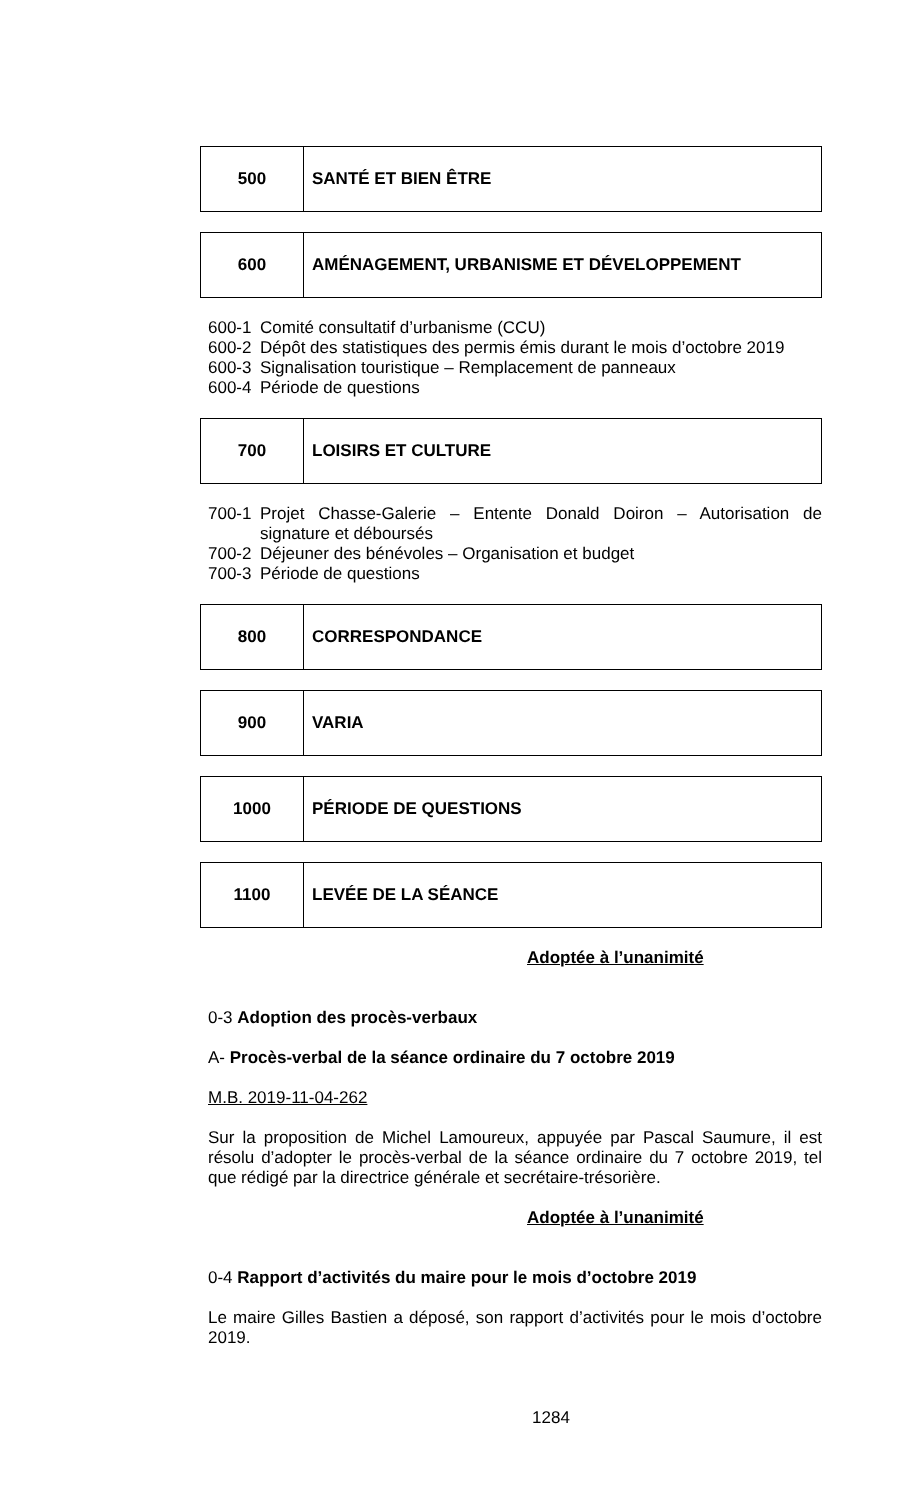| 500 | SANTÉ ET BIEN ÊTRE |
| 600 | AMÉNAGEMENT, URBANISME ET DÉVELOPPEMENT |
600-1 Comité consultatif d’urbanisme (CCU)
600-2 Dépôt des statistiques des permis émis durant le mois d’octobre 2019
600-3 Signalisation touristique – Remplacement de panneaux
600-4 Période de questions
| 700 | LOISIRS ET CULTURE |
700-1 Projet Chasse-Galerie – Entente Donald Doiron – Autorisation de signature et déboursés
700-2 Déjeuner des bénévoles – Organisation et budget
700-3 Période de questions
| 800 | CORRESPONDANCE |
| 900 | VARIA |
| 1000 | PÉRIODE DE QUESTIONS |
| 1100 | LEVÉE DE LA SÉANCE |
Adoptée à l’unanimité
0-3 Adoption des procès-verbaux
A- Procès-verbal de la séance ordinaire du 7 octobre 2019
M.B. 2019-11-04-262
Sur la proposition de Michel Lamoureux, appuyée par Pascal Saumure, il est résolu d’adopter le procès-verbal de la séance ordinaire du 7 octobre 2019, tel que rédigé par la directrice générale et secrétaire-trésorière.
Adoptée à l’unanimité
0-4 Rapport d’activités du maire pour le mois d’octobre 2019
Le maire Gilles Bastien a déposé, son rapport d’activités pour le mois d’octobre 2019.
1284